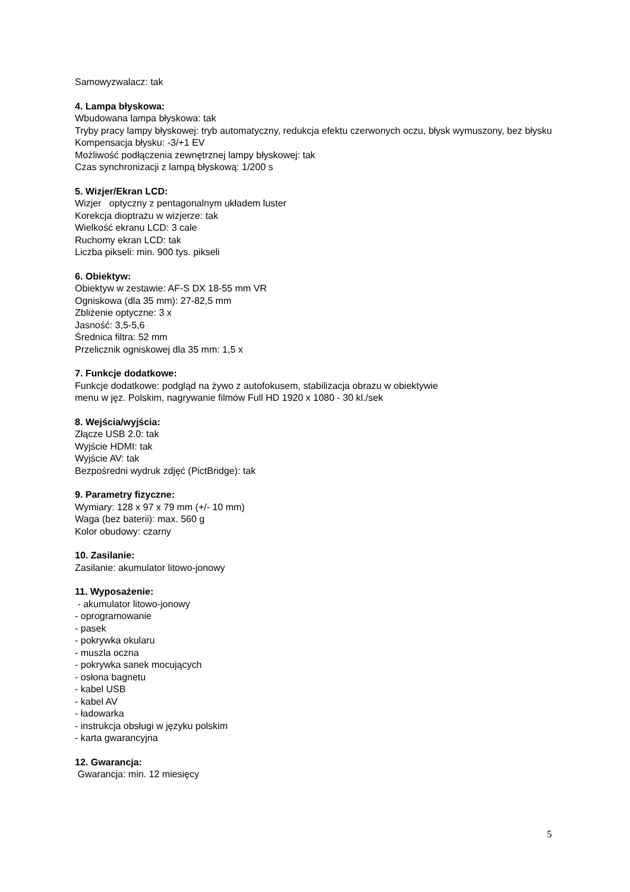Samowyzwalacz: tak
4. Lampa błyskowa:
Wbudowana lampa błyskowa: tak
Tryby pracy lampy błyskowej: tryb automatyczny, redukcja efektu czerwonych oczu, błysk wymuszony, bez błysku
Kompensacja błysku: -3/+1 EV
Możliwość podłączenia zewnętrznej lampy błyskowej: tak
Czas synchronizacji z lampą błyskową: 1/200 s
5. Wizjer/Ekran LCD:
Wizjer optyczny z pentagonalnym układem luster
Korekcja dioptrażu w wizjerze: tak
Wielkość ekranu LCD: 3 cale
Ruchomy ekran LCD: tak
Liczba pikseli: min. 900 tys. pikseli
6. Obiektyw:
Obiektyw w zestawie: AF-S DX 18-55 mm VR
Ogniskowa (dla 35 mm): 27-82,5 mm
Zbliżenie optyczne: 3 x
Jasność: 3,5-5,6
Średnica filtra: 52 mm
Przelicznik ogniskowej dla 35 mm: 1,5 x
7. Funkcje dodatkowe:
Funkcje dodatkowe: podgląd na żywo z autofokusem, stabilizacja obrazu w obiektywie
menu w jęz. Polskim, nagrywanie filmów Full HD 1920 x 1080 - 30 kl./sek
8. Wejścia/wyjścia:
Złącze USB 2.0: tak
Wyjście HDMI: tak
Wyjście AV: tak
Bezpośredni wydruk zdjęć (PictBridge): tak
9. Parametry fizyczne:
Wymiary: 128 x 97 x 79 mm (+/- 10 mm)
Waga (bez baterii): max. 560 g
Kolor obudowy: czarny
10. Zasilanie:
Zasilanie: akumulator litowo-jonowy
11. Wyposażenie:
- akumulator litowo-jonowy
- oprogramowanie
- pasek
- pokrywka okularu
- muszla oczna
- pokrywka sanek mocujących
- osłona bagnetu
- kabel USB
- kabel AV
- ładowarka
- instrukcja obsługi w języku polskim
- karta gwarancyjna
12. Gwarancja:
Gwarancja: min. 12 miesięcy
5